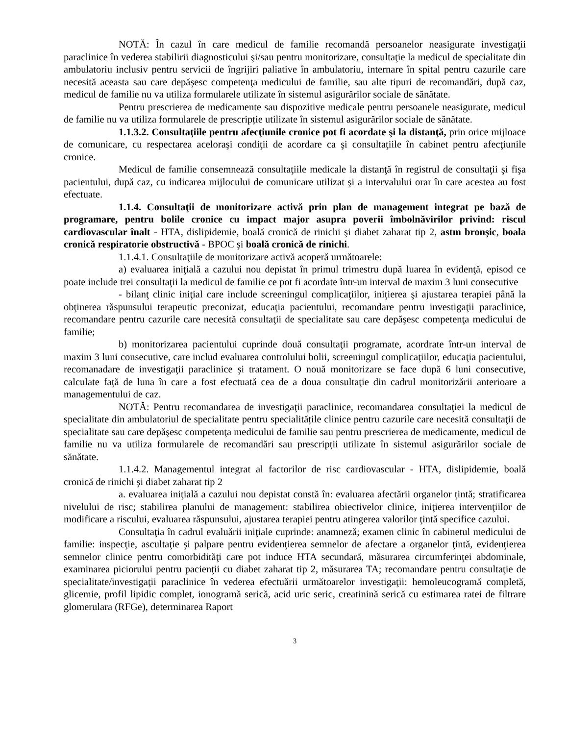NOTĂ: În cazul în care medicul de familie recomandă persoanelor neasigurate investigaţii paraclinice în vederea stabilirii diagnosticului şi/sau pentru monitorizare, consultaţie la medicul de specialitate din ambulatoriu inclusiv pentru servicii de îngrijiri paliative în ambulatoriu, internare în spital pentru cazurile care necesită aceasta sau care depăşesc competenţa medicului de familie, sau alte tipuri de recomandări, după caz, medicul de familie nu va utiliza formularele utilizate în sistemul asigurărilor sociale de sănătate.
Pentru prescrierea de medicamente sau dispozitive medicale pentru persoanele neasigurate, medicul de familie nu va utiliza formularele de prescripție utilizate în sistemul asigurărilor sociale de sănătate.
1.1.3.2. Consultaţiile pentru afecţiunile cronice pot fi acordate şi la distanţă, prin orice mijloace de comunicare, cu respectarea aceloraşi condiţii de acordare ca şi consultaţiile în cabinet pentru afecţiunile cronice.
Medicul de familie consemnează consultaţiile medicale la distanţă în registrul de consultaţii şi fişa pacientului, după caz, cu indicarea mijlocului de comunicare utilizat şi a intervalului orar în care acestea au fost efectuate.
1.1.4. Consultaţii de monitorizare activă prin plan de management integrat pe bază de programare, pentru bolile cronice cu impact major asupra poverii îmbolnăvirilor privind: riscul cardiovascular înalt - HTA, dislipidemie, boală cronică de rinichi şi diabet zaharat tip 2, astm bronşic, boala cronică respiratorie obstructivă - BPOC şi boală cronică de rinichi.
1.1.4.1. Consultaţiile de monitorizare activă acoperă următoarele:
a) evaluarea iniţială a cazului nou depistat în primul trimestru după luarea în evidenţă, episod ce poate include trei consultaţii la medicul de familie ce pot fi acordate într-un interval de maxim 3 luni consecutive
- bilanţ clinic iniţial care include screeningul complicaţiilor, iniţierea şi ajustarea terapiei până la obţinerea răspunsului terapeutic preconizat, educaţia pacientului, recomandare pentru investigaţii paraclinice, recomandare pentru cazurile care necesită consultaţii de specialitate sau care depăşesc competenţa medicului de familie;
b) monitorizarea pacientului cuprinde două consultaţii programate, acordrate într-un interval de maxim 3 luni consecutive, care includ evaluarea controlului bolii, screeningul complicaţiilor, educaţia pacientului, recomanadare de investigaţii paraclinice şi tratament. O nouă monitorizare se face după 6 luni consecutive, calculate faţă de luna în care a fost efectuată cea de a doua consultaţie din cadrul monitorizării anterioare a managementului de caz.
NOTĂ: Pentru recomandarea de investigaţii paraclinice, recomandarea consultaţiei la medicul de specialitate din ambulatoriul de specialitate pentru specialitățile clinice pentru cazurile care necesită consultaţii de specialitate sau care depăşesc competenţa medicului de familie sau pentru prescrierea de medicamente, medicul de familie nu va utiliza formularele de recomandări sau prescripții utilizate în sistemul asigurărilor sociale de sănătate.
1.1.4.2. Managementul integrat al factorilor de risc cardiovascular - HTA, dislipidemie, boală cronică de rinichi şi diabet zaharat tip 2
a. evaluarea iniţială a cazului nou depistat constă în: evaluarea afectării organelor ţintă; stratificarea nivelului de risc; stabilirea planului de management: stabilirea obiectivelor clinice, iniţierea intervenţiilor de modificare a riscului, evaluarea răspunsului, ajustarea terapiei pentru atingerea valorilor ţintă specifice cazului.
Consultaţia în cadrul evaluării iniţiale cuprinde: anamneză; examen clinic în cabinetul medicului de familie: inspecţie, ascultaţie şi palpare pentru evidenţierea semnelor de afectare a organelor ţintă, evidenţierea semnelor clinice pentru comorbidităţi care pot induce HTA secundară, măsurarea circumferinţei abdominale, examinarea piciorului pentru pacienţii cu diabet zaharat tip 2, măsurarea TA; recomandare pentru consultaţie de specialitate/investigaţii paraclinice în vederea efectuării următoarelor investigaţii: hemoleucogramă completă, glicemie, profil lipidic complet, ionogramă serică, acid uric seric, creatinină serică cu estimarea ratei de filtrare glomerulara (RFGe), determinarea Raport
3